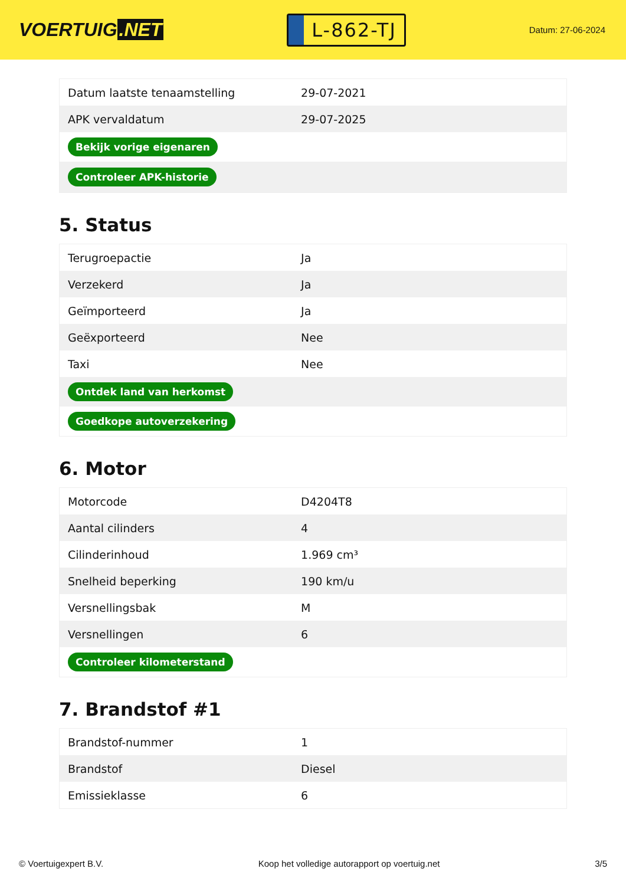VOERTUIG.NET
L-862-TJ
Datum: 27-06-2024
| Datum laatste tenaamstelling | 29-07-2021 |
| APK vervaldatum | 29-07-2025 |
| Bekijk vorige eigenaren | |
| Controleer APK-historie | |
5. Status
| Terugroepactie | Ja |
| Verzekerd | Ja |
| Geïmporteerd | Ja |
| Geëxporteerd | Nee |
| Taxi | Nee |
| Ontdek land van herkomst | |
| Goedkope autoverzekering | |
6. Motor
| Motorcode | D4204T8 |
| Aantal cilinders | 4 |
| Cilinderinhoud | 1.969 cm³ |
| Snelheid beperking | 190 km/u |
| Versnellingsbak | M |
| Versnellingen | 6 |
| Controleer kilometerstand | |
7. Brandstof #1
| Brandstof-nummer | 1 |
| Brandstof | Diesel |
| Emissieklasse | 6 |
© Voertuigexpert B.V. Koop het volledige autorapport op voertuig.net 3/5